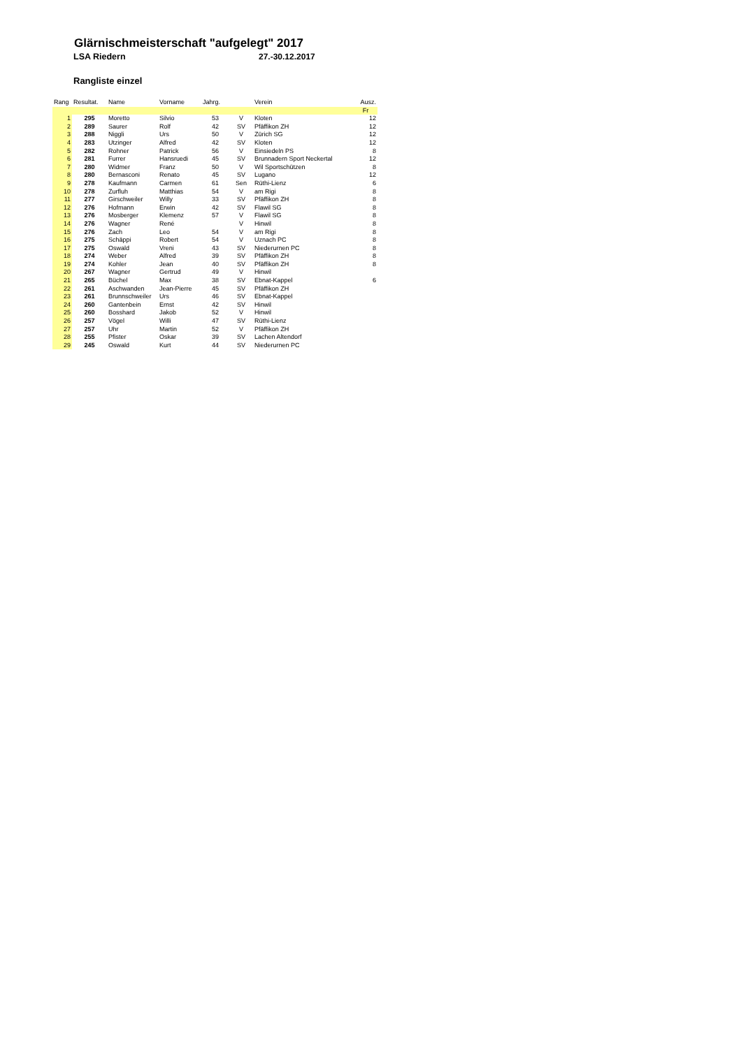Glärnischmeisterschaft "aufgelegt" 2017
LSA Riedern 27.-30.12.2017
Rangliste einzel
| Rang | Resultat. | Name | Vorname | Jahrg. | | Verein | Ausz. |
| --- | --- | --- | --- | --- | --- | --- | --- |
| | | | | | | | Fr |
| 1 | 295 | Moretto | Silvio | 53 | V | Kloten | 12 |
| 2 | 289 | Saurer | Rolf | 42 | SV | Pfäffikon ZH | 12 |
| 3 | 288 | Niggli | Urs | 50 | V | Zürich SG | 12 |
| 4 | 283 | Utzinger | Alfred | 42 | SV | Kloten | 12 |
| 5 | 282 | Rohner | Patrick | 56 | V | Einsiedeln PS | 8 |
| 6 | 281 | Furrer | Hansruedi | 45 | SV | Brunnadern Sport Neckertal | 12 |
| 7 | 280 | Widmer | Franz | 50 | V | Wil Sportschützen | 8 |
| 8 | 280 | Bernasconi | Renato | 45 | SV | Lugano | 12 |
| 9 | 278 | Kaufmann | Carmen | 61 | Sen | Rüthi-Lienz | 6 |
| 10 | 278 | Zurfluh | Matthias | 54 | V | am Rigi | 8 |
| 11 | 277 | Girschweiler | Willy | 33 | SV | Pfäffikon ZH | 8 |
| 12 | 276 | Hofmann | Erwin | 42 | SV | Flawil SG | 8 |
| 13 | 276 | Mosberger | Klemenz | 57 | V | Flawil SG | 8 |
| 14 | 276 | Wagner | René | | V | Hinwil | 8 |
| 15 | 276 | Zach | Leo | 54 | V | am Rigi | 8 |
| 16 | 275 | Schäppi | Robert | 54 | V | Uznach PC | 8 |
| 17 | 275 | Oswald | Vreni | 43 | SV | Niederurnen PC | 8 |
| 18 | 274 | Weber | Alfred | 39 | SV | Pfäffikon ZH | 8 |
| 19 | 274 | Kohler | Jean | 40 | SV | Pfäffikon ZH | 8 |
| 20 | 267 | Wagner | Gertrud | 49 | V | Hinwil | |
| 21 | 265 | Büchel | Max | 38 | SV | Ebnat-Kappel | 6 |
| 22 | 261 | Aschwanden | Jean-Pierre | 45 | SV | Pfäffikon ZH | |
| 23 | 261 | Brunnschweiler | Urs | 46 | SV | Ebnat-Kappel | |
| 24 | 260 | Gantenbein | Ernst | 42 | SV | Hinwil | |
| 25 | 260 | Bosshard | Jakob | 52 | V | Hinwil | |
| 26 | 257 | Vögel | Willi | 47 | SV | Rüthi-Lienz | |
| 27 | 257 | Uhr | Martin | 52 | V | Pfäffikon ZH | |
| 28 | 255 | Pfister | Oskar | 39 | SV | Lachen Altendorf | |
| 29 | 245 | Oswald | Kurt | 44 | SV | Niederurnen PC | |